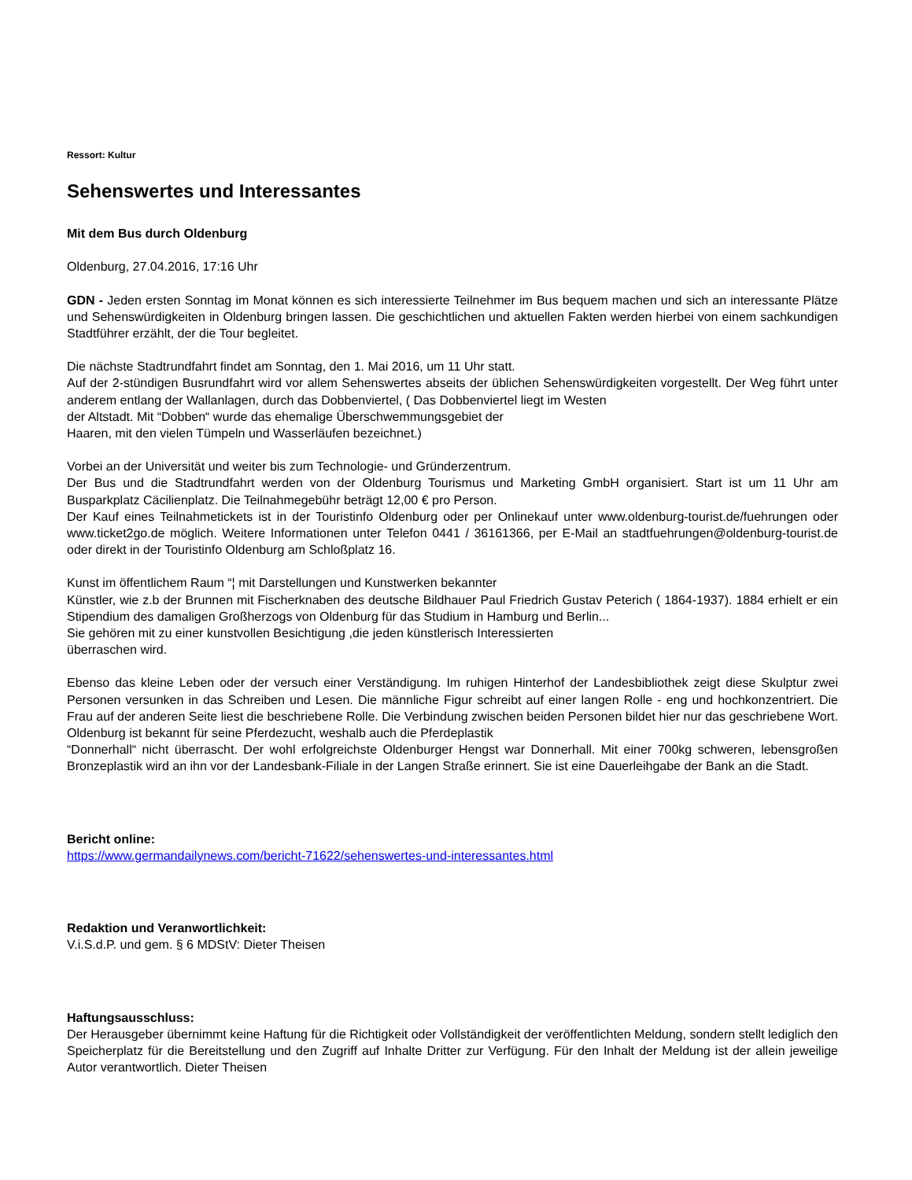Ressort: Kultur
Sehenswertes und Interessantes
Mit dem Bus durch Oldenburg
Oldenburg, 27.04.2016, 17:16 Uhr
GDN - Jeden ersten Sonntag im Monat können es sich interessierte Teilnehmer im Bus bequem machen und sich an interessante Plätze und Sehenswürdigkeiten in Oldenburg bringen lassen. Die geschichtlichen und aktuellen Fakten werden hierbei von einem sachkundigen Stadtführer erzählt, der die Tour begleitet.
Die nächste Stadtrundfahrt findet am Sonntag, den 1. Mai 2016, um 11 Uhr statt.
Auf der 2-stündigen Busrundfahrt wird vor allem Sehenswertes abseits der üblichen Sehenswürdigkeiten vorgestellt. Der Weg führt unter anderem entlang der Wallanlagen, durch das Dobbenviertel, ( Das Dobbenviertel liegt im Westen
der Altstadt. Mit “Dobben“ wurde das ehemalige Überschwemmungsgebiet der
Haaren, mit den vielen Tümpeln und Wasserläufen bezeichnet.)
Vorbei an der Universität und weiter bis zum Technologie- und Gründerzentrum.
Der Bus und die Stadtrundfahrt werden von der Oldenburg Tourismus und Marketing GmbH organisiert. Start ist um 11 Uhr am Busparkplatz Cäcilienplatz. Die Teilnahmegebühr beträgt 12,00 € pro Person.
Der Kauf eines Teilnahmetickets ist in der Touristinfo Oldenburg oder per Onlinekauf unter www.oldenburg-tourist.de/fuehrungen oder www.ticket2go.de möglich. Weitere Informationen unter Telefon 0441 / 36161366, per E-Mail an stadtfuehrungen@oldenburg-tourist.de oder direkt in der Touristinfo Oldenburg am Schloßplatz 16.
Kunst im öffentlichem Raum “¦ mit Darstellungen und Kunstwerken bekannter
Künstler, wie z.b der Brunnen mit Fischerknaben des deutsche Bildhauer Paul Friedrich Gustav Peterich ( 1864-1937). 1884 erhielt er ein Stipendium des damaligen Großherzogs von Oldenburg für das Studium in Hamburg und Berlin...
Sie gehören mit zu einer kunstvollen Besichtigung ,die jeden künstlerisch Interessierten
überraschen wird.
Ebenso das kleine Leben oder der versuch einer Verständigung. Im ruhigen Hinterhof der Landesbibliothek zeigt diese Skulptur zwei Personen versunken in das Schreiben und Lesen. Die männliche Figur schreibt auf einer langen Rolle - eng und hochkonzentriert. Die Frau auf der anderen Seite liest die beschriebene Rolle. Die Verbindung zwischen beiden Personen bildet hier nur das geschriebene Wort.
Oldenburg ist bekannt für seine Pferdezucht, weshalb auch die Pferdeplastik
“Donnerhall“ nicht überrascht. Der wohl erfolgreichste Oldenburger Hengst war Donnerhall. Mit einer 700kg schweren, lebensgroßen Bronzeplastik wird an ihn vor der Landesbank-Filiale in der Langen Straße erinnert. Sie ist eine Dauerleihgabe der Bank an die Stadt.
Bericht online:
https://www.germandailynews.com/bericht-71622/sehenswertes-und-interessantes.html
Redaktion und Veranwortlichkeit:
V.i.S.d.P. und gem. § 6 MDStV: Dieter Theisen
Haftungsausschluss:
Der Herausgeber übernimmt keine Haftung für die Richtigkeit oder Vollständigkeit der veröffentlichten Meldung, sondern stellt lediglich den Speicherplatz für die Bereitstellung und den Zugriff auf Inhalte Dritter zur Verfügung. Für den Inhalt der Meldung ist der allein jeweilige Autor verantwortlich. Dieter Theisen